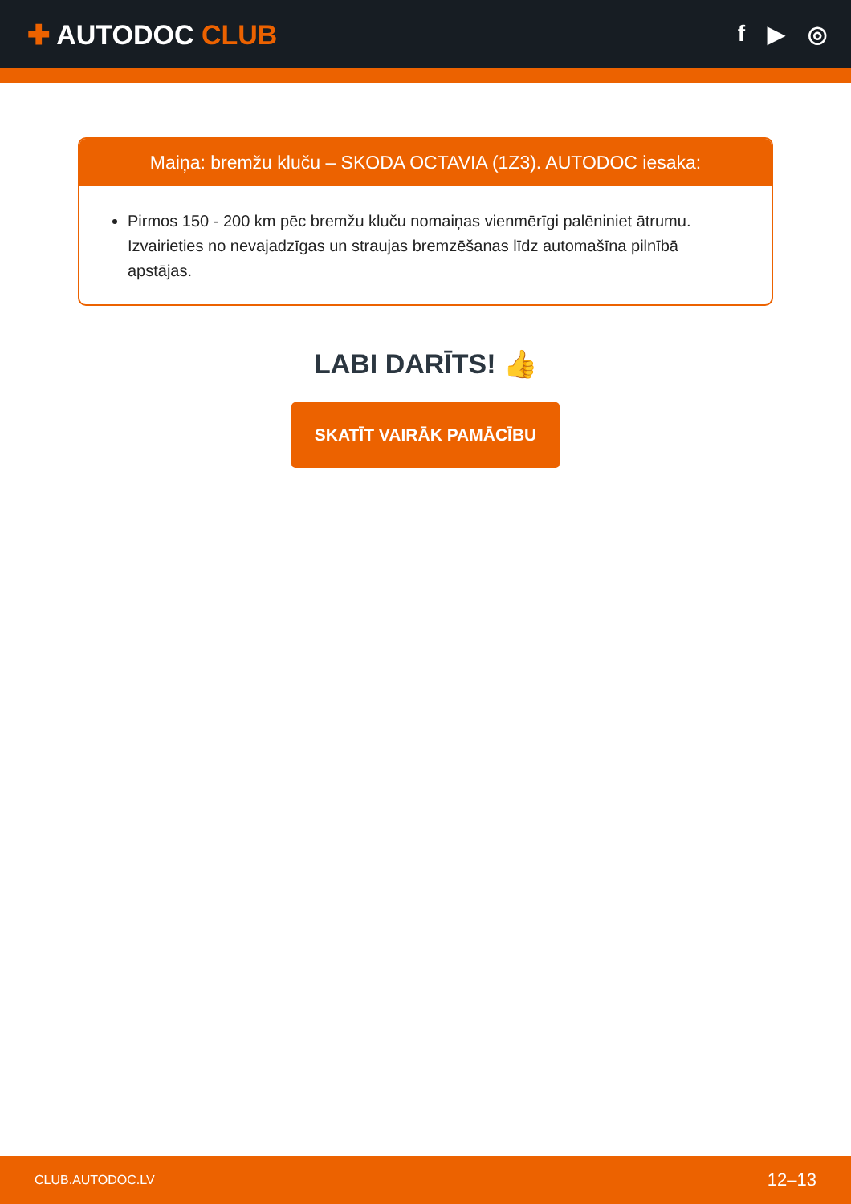✚ AUTODOC CLUB
f ▶ ◎
Maiņa: bremžu kluču – SKODA OCTAVIA (1Z3). AUTODOC iesaka:
Pirmos 150 - 200 km pēc bremžu kluču nomaiņas vienmērīgi palēniniet ātrumu. Izvairieties no nevajadzīgas un straujas bremzēšanas līdz automašīna pilnībā apstājas.
LABI DARĪTS! 👍
SKATĪT VAIRĀK PAMĀCĪBU
CLUB.AUTODOC.LV 12–13